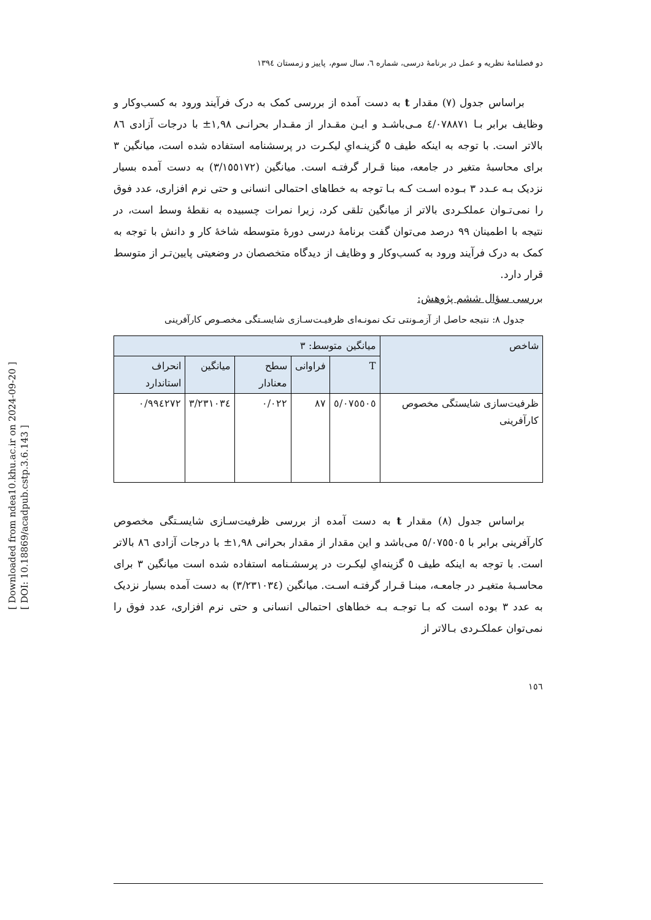[ Downloaded from ndea10.khu.ac.ir on 2024-09-20 ]
[ DOI: 10.18869/acadpub.cstp.3.6.143 ]
دو فصلنامۀ نظریه و عمل در برنامۀ درسی، شماره ٦، سال سوم، پاییز و زمستان ١٣٩٤
براساس جدول (٧) مقدار t به دست آمده از بررسی کمک به درک فرآیند ورود به کسب‌وکار و وظایف برابر بـا ٤/٠٧٨٨٧١ مـی‌باشـد و ایـن مقـدار از مقـدار بحرانـی ١,٩٨± با درجات آزادی ٨٦ بالاتر است. با توجه به اینکه طیف ٥ گزینـه‌ایِ لیکـرت در پرسشنامه استفاده شده است، میانگین ٣ برای محاسبۀ متغیر در جامعه، مبنا قـرار گرفتـه است. میانگین (٣/١٥٥١٧٢) به دست آمده بسیار نزدیک بـه عـدد ٣ بـوده اسـت کـه بـا توجه به خطاهای احتمالی انسانی و حتی نرم افزاری، عدد فوق را نمی‌تـوان عملکـردی بالاتر از میانگین تلقی کرد، زیرا نمرات چسبیده به نقطۀ وسط است، در نتیجه با اطمینان ٩٩ درصد می‌توان گفت برنامۀ درسی دورۀ متوسطه شاخۀ کار و دانش با توجه به کمک به درک فرآیند ورود به کسب‌وکار و وظایف از دیدگاه متخصصان در وضعیتی پایین‌تـر از متوسط قرار دارد.
بررسی سؤال ششم پژوهش:
جدول ٨: نتیجه حاصل از آزمـونتی تـک نمونـه‌ای ظرفیـت‌سـازی شایسـتگی مخصـوص کارآفرینی
| شاخص | میانگین متوسط: ٣ | | | | |
| --- | --- | --- | --- | --- | --- |
| | T | فراوانی | سطح معنادار | میانگین | انحراف استاندارد |
| ظرفیت‌سازی شایستگی مخصوص کارآفرینی | ٥/٠٧٥٥٠٥ | ٨٧ | ٠/٠٢٢ | ٣/٢٣١٠٣٤ | ٠/٩٩٤٢٧٢ |
براساس جدول (٨) مقدار t به دست آمده از بررسی ظرفیت‌سـازی شایسـتگی مخصوص کارآفرینی برابر با ٥/٠٧٥٥٠٥ می‌باشد و این مقدار از مقدار بحرانی ١,٩٨± با درجات آزادی ٨٦ بالاتر است. با توجه به اینکه طیف ٥ گزینه‌ایِ لیکـرت در پرسشـنامه استفاده شده است میانگین ٣ برای محاسـبۀ متغیـر در جامعـه، مبنـا قـرار گرفتـه اسـت. میانگین (٣/٢٣١٠٣٤) به دست آمده بسیار نزدیک به عدد ٣ بوده است که بـا توجـه بـه خطاهای احتمالی انسانی و حتی نرم افزاری، عدد فوق را نمی‌توان عملکـردی بـالاتر از
١٥٦